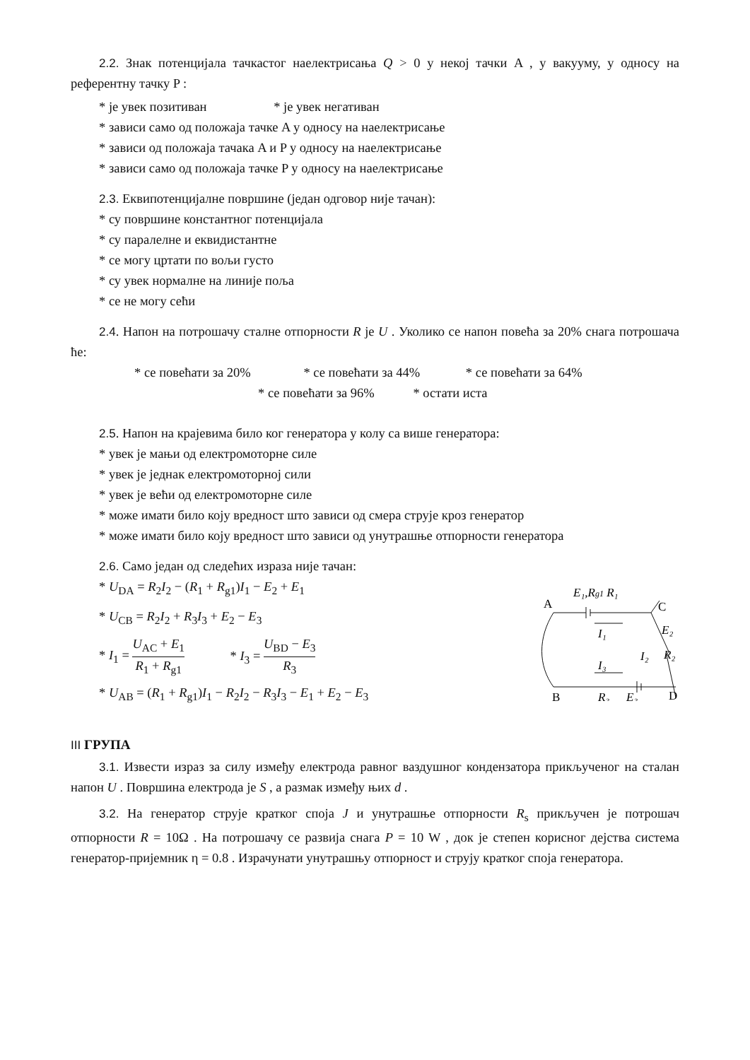2.2. Знак потенцијала тачкастог наелектрисања Q > 0 у некој тачки A , у вакууму, у односу на референтну тачку P :
* је увек позитиван * је увек негативан
* зависи само од положаја тачке A у односу на наелектрисање
* зависи од положаја тачака A и P у односу на наелектрисање
* зависи само од положаја тачке P у односу на наелектрисање
2.3. Еквипотенцијалне површине (један одговор није тачан):
* су површине константног потенцијала
* су паралелне и еквидистантне
* се могу цртати по вољи густо
* су увек нормалне на линије поља
* се не могу сећи
2.4. Напон на потрошачу сталне отпорности R је U . Уколико се напон повећа за 20% снага потрошача ће:
* се повећати за 20% * се повећати за 44% * се повећати за 64%
* се повећати за 96% * остати иста
2.5. Напон на крајевима било ког генератора у колу са више генератора:
* увек је мањи од електромоторне силе
* увек је једнак електромоторној сили
* увек је већи од електромоторне силе
* може имати било коју вредност што зависи од смера струје кроз генератор
* може имати било коју вредност што зависи од унутрашње отпорности генератора
2.6. Само један од следећих израза није тачан:
* U<sub>DA</sub> = R<sub>2</sub>I<sub>2</sub> − (R<sub>1</sub> + R<sub>g1</sub>)I<sub>1</sub> − E<sub>2</sub> + E<sub>1</sub>
* U<sub>CB</sub> = R<sub>2</sub>I<sub>2</sub> + R<sub>3</sub>I<sub>3</sub> + E<sub>2</sub> − E<sub>3</sub>
* I<sub>1</sub> = U<sub>AC</sub> + E<sub>1</sub> R<sub>1</sub> + R<sub>g1</sub> * I<sub>3</sub> = U<sub>BD</sub> − E<sub>3</sub> R<sub>3</sub>
* U<sub>AB</sub> = (R<sub>1</sub> + R<sub>g1</sub>)I<sub>1</sub> − R<sub>2</sub>I<sub>2</sub> − R<sub>3</sub>I<sub>3</sub> − E<sub>1</sub> + E<sub>2</sub> − E<sub>3</sub>
A
E₁,Rg1 R₁
C
E₂
R₂
I₂
I₁
I₃
D
B
R₃
E₃
III ГРУПА
3.1. Извести израз за силу између електрода равног ваздушног кондензатора прикљученог на сталан напон U . Површина електрода је S , а размак између њих d .
3.2. На генератор струје кратког споја J и унутрашње отпорности R<sub>s</sub> прикључен је потрошач отпорности R = 10Ω . На потрошачу се развија снага P = 10 W , док је степен корисног дејства система генератор-пријемник η = 0.8 . Израчунати унутрашњу отпорност и струју кратког споја генератора.